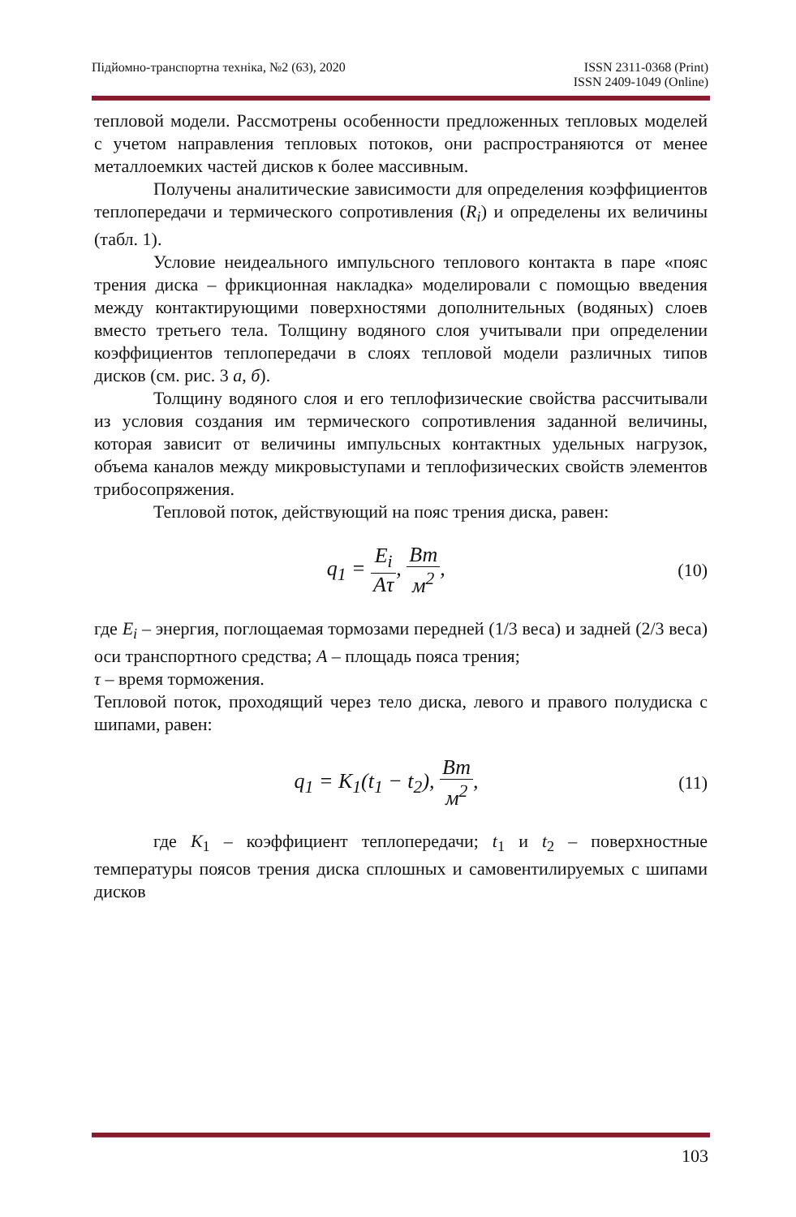Підйомно-транспортна техніка, №2 (63), 2020
ISSN 2311-0368 (Print)
ISSN 2409-1049 (Online)
тепловой модели. Рассмотрены особенности предложенных тепловых моделей с учетом направления тепловых потоков, они распространяются от менее металлоемких частей дисков к более массивным.
Получены аналитические зависимости для определения коэффициентов теплопередачи и термического сопротивления (R<sub>i</sub>) и определены их величины (табл. 1).
Условие неидеального импульсного теплового контакта в паре «пояс трения диска – фрикционная накладка» моделировали с помощью введения между контактирующими поверхностями дополнительных (водяных) слоев вместо третьего тела. Толщину водяного слоя учитывали при определении коэффициентов теплопередачи в слоях тепловой модели различных типов дисков (см. рис. 3 а, б).
Толщину водяного слоя и его теплофизические свойства рассчитывали из условия создания им термического сопротивления заданной величины, которая зависит от величины импульсных контактных удельных нагрузок, объема каналов между микровыступами и теплофизических свойств элементов трибосопряжения.
Тепловой поток, действующий на пояс трения диска, равен:
q<sub>1</sub> = E<sub>i</sub> Aτ, Вт м<sup>2</sup>,
(10)
где E<sub>i</sub> – энергия, поглощаемая тормозами передней (1/3 веса) и задней (2/3 веса) оси транспортного средства; A – площадь пояса трения;
τ – время торможения.
Тепловой поток, проходящий через тело диска, левого и правого полудиска с шипами, равен:
q<sub>1</sub> = K<sub>1</sub>(t<sub>1</sub> − t<sub>2</sub>), Вт м<sup>2</sup>,
(11)
где K<sub>1</sub> – коэффициент теплопередачи; t<sub>1</sub> и t<sub>2</sub> – поверхностные температуры поясов трения диска сплошных и самовентилируемых с шипами дисков
103